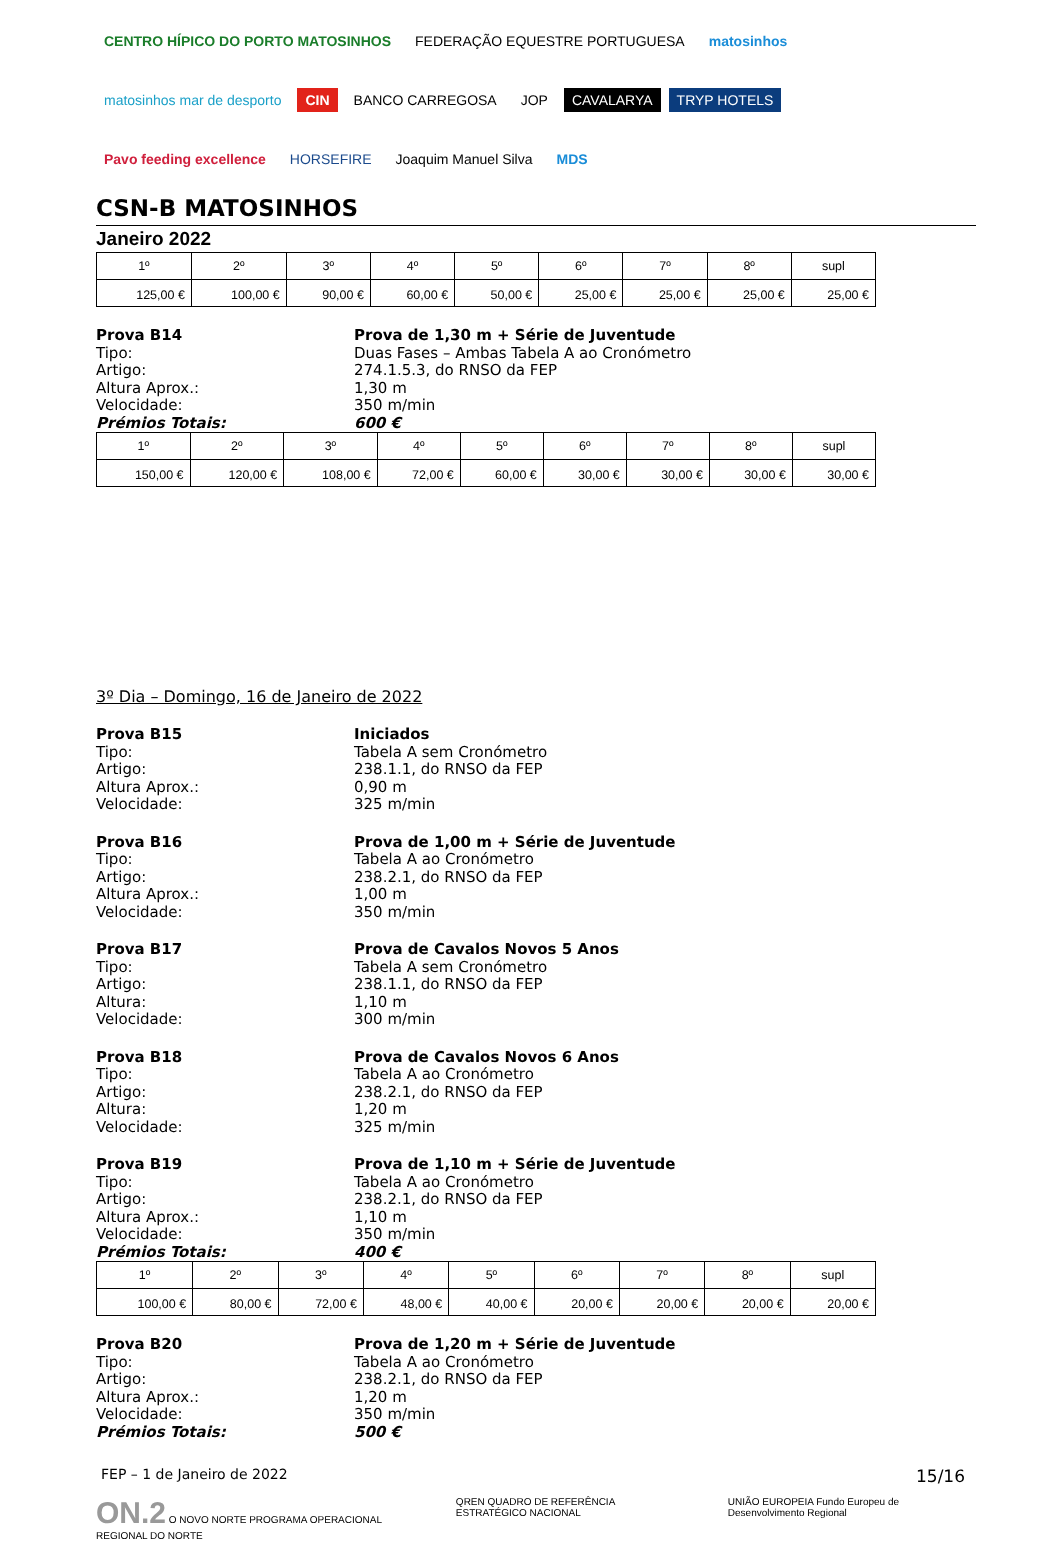CENTRO HÍPICO DO PORTO MATOSINHOS FEDERAÇÃO EQUESTRE PORTUGUESA matosinhos matosinhos mar de desporto CIN BANCO CARREGOSA JOP CAVALARYA TRYP HOTELS Pavo feeding excellence HORSEFIRE Joaquim Manuel Silva MDS
CSN-B MATOSINHOS
Janeiro 2022
| 1º | 2º | 3º | 4º | 5º | 6º | 7º | 8º | supl |
| --- | --- | --- | --- | --- | --- | --- | --- | --- |
| 125,00 € | 100,00 € | 90,00 € | 60,00 € | 50,00 € | 25,00 € | 25,00 € | 25,00 € | 25,00 € |
Prova B14
Prova de 1,30 m + Série de Juventude
Tipo:
Duas Fases – Ambas Tabela A ao Cronómetro
Artigo:
274.1.5.3, do RNSO da FEP
Altura Aprox.:
1,30 m
Velocidade:
350 m/min
Prémios Totais:
600 €
| 1º | 2º | 3º | 4º | 5º | 6º | 7º | 8º | supl |
| --- | --- | --- | --- | --- | --- | --- | --- | --- |
| 150,00 € | 120,00 € | 108,00 € | 72,00 € | 60,00 € | 30,00 € | 30,00 € | 30,00 € | 30,00 € |
3º Dia – Domingo, 16 de Janeiro de 2022
Prova B15
Iniciados
Tipo:
Tabela A sem Cronómetro
Artigo:
238.1.1, do RNSO da FEP
Altura Aprox.:
0,90 m
Velocidade:
325 m/min
Prova B16
Prova de 1,00 m + Série de Juventude
Tipo:
Tabela A ao Cronómetro
Artigo:
238.2.1, do RNSO da FEP
Altura Aprox.:
1,00 m
Velocidade:
350 m/min
Prova B17
Prova de Cavalos Novos 5 Anos
Tipo:
Tabela A sem Cronómetro
Artigo:
238.1.1, do RNSO da FEP
Altura:
1,10 m
Velocidade:
300 m/min
Prova B18
Prova de Cavalos Novos 6 Anos
Tipo:
Tabela A ao Cronómetro
Artigo:
238.2.1, do RNSO da FEP
Altura:
1,20 m
Velocidade:
325 m/min
Prova B19
Prova de 1,10 m + Série de Juventude
Tipo:
Tabela A ao Cronómetro
Artigo:
238.2.1, do RNSO da FEP
Altura Aprox.:
1,10 m
Velocidade:
350 m/min
Prémios Totais:
400 €
| 1º | 2º | 3º | 4º | 5º | 6º | 7º | 8º | supl |
| --- | --- | --- | --- | --- | --- | --- | --- | --- |
| 100,00 € | 80,00 € | 72,00 € | 48,00 € | 40,00 € | 20,00 € | 20,00 € | 20,00 € | 20,00 € |
Prova B20
Prova de 1,20 m + Série de Juventude
Tipo:
Tabela A ao Cronómetro
Artigo:
238.2.1, do RNSO da FEP
Altura Aprox.:
1,20 m
Velocidade:
350 m/min
Prémios Totais:
500 €
FEP – 1 de Janeiro de 2022 15/16
ON.2 O NOVO NORTE PROGRAMA OPERACIONAL REGIONAL DO NORTE QREN QUADRO DE REFERÊNCIA ESTRATÉGICO NACIONAL UNIÃO EUROPEIA Fundo Europeu de Desenvolvimento Regional